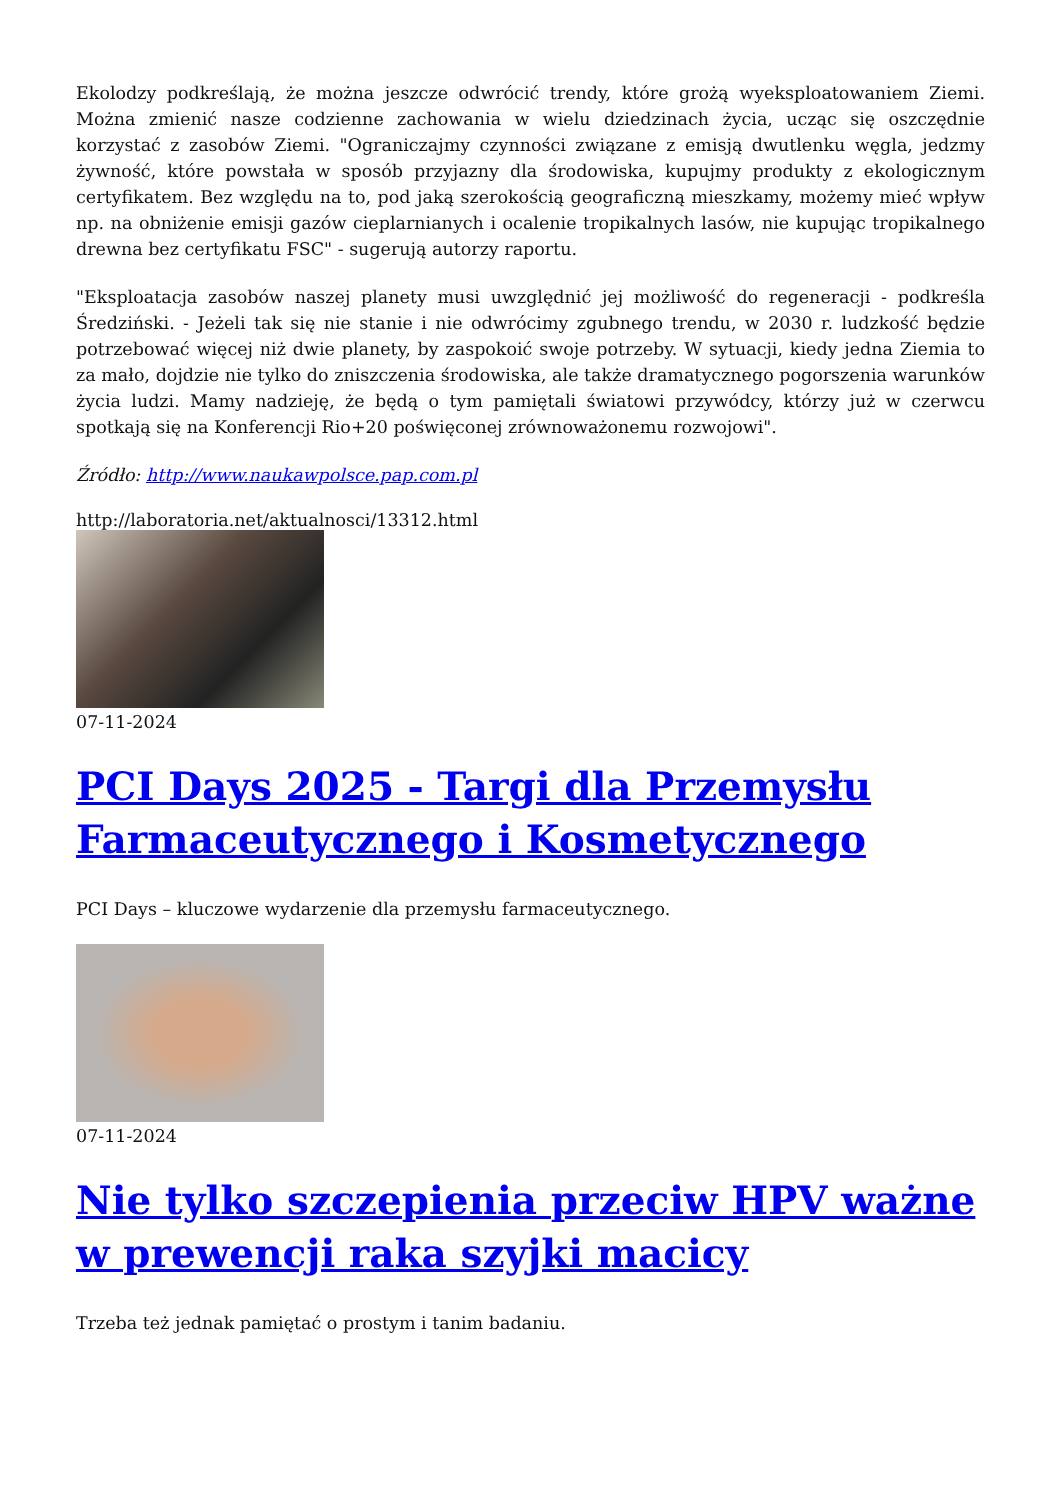Ekolodzy podkreślają, że można jeszcze odwrócić trendy, które grożą wyeksploatowaniem Ziemi. Można zmienić nasze codzienne zachowania w wielu dziedzinach życia, ucząc się oszczędnie korzystać z zasobów Ziemi. "Ograniczajmy czynności związane z emisją dwutlenku węgla, jedzmy żywność, które powstała w sposób przyjazny dla środowiska, kupujmy produkty z ekologicznym certyfikatem. Bez względu na to, pod jaką szerokością geograficzną mieszkamy, możemy mieć wpływ np. na obniżenie emisji gazów cieplarnianych i ocalenie tropikalnych lasów, nie kupując tropikalnego drewna bez certyfikatu FSC" - sugerują autorzy raportu.
"Eksploatacja zasobów naszej planety musi uwzględnić jej możliwość do regeneracji - podkreśla Średziński. - Jeżeli tak się nie stanie i nie odwrócimy zgubnego trendu, w 2030 r. ludzkość będzie potrzebować więcej niż dwie planety, by zaspokoić swoje potrzeby. W sytuacji, kiedy jedna Ziemia to za mało, dojdzie nie tylko do zniszczenia środowiska, ale także dramatycznego pogorszenia warunków życia ludzi. Mamy nadzieję, że będą o tym pamiętali światowi przywódcy, którzy już w czerwcu spotkają się na Konferencji Rio+20 poświęconej zrównoważonemu rozwojowi".
Źródło: http://www.naukawpolsce.pap.com.pl
http://laboratoria.net/aktualnosci/13312.html
07-11-2024
PCI Days 2025 - Targi dla Przemysłu Farmaceutycznego i Kosmetycznego
PCI Days – kluczowe wydarzenie dla przemysłu farmaceutycznego.
07-11-2024
Nie tylko szczepienia przeciw HPV ważne w prewencji raka szyjki macicy
Trzeba też jednak pamiętać o prostym i tanim badaniu.